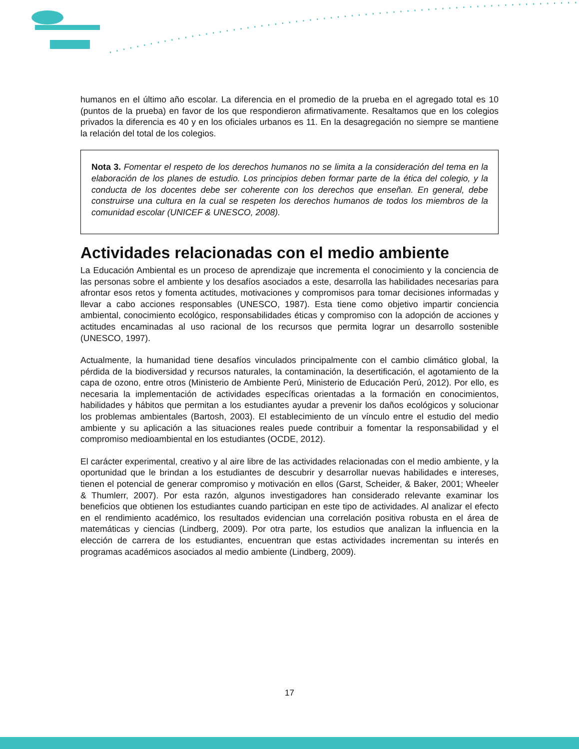humanos en el último año escolar. La diferencia en el promedio de la prueba en el agregado total es 10 (puntos de la prueba) en favor de los que respondieron afirmativamente. Resaltamos que en los colegios privados la diferencia es 40 y en los oficiales urbanos es 11. En la desagregación no siempre se mantiene la relación del total de los colegios.
Nota 3. Fomentar el respeto de los derechos humanos no se limita a la consideración del tema en la elaboración de los planes de estudio. Los principios deben formar parte de la ética del colegio, y la conducta de los docentes debe ser coherente con los derechos que enseñan. En general, debe construirse una cultura en la cual se respeten los derechos humanos de todos los miembros de la comunidad escolar (UNICEF & UNESCO, 2008).
Actividades relacionadas con el medio ambiente
La Educación Ambiental es un proceso de aprendizaje que incrementa el conocimiento y la conciencia de las personas sobre el ambiente y los desafíos asociados a este, desarrolla las habilidades necesarias para afrontar esos retos y fomenta actitudes, motivaciones y compromisos para tomar decisiones informadas y llevar a cabo acciones responsables (UNESCO, 1987). Esta tiene como objetivo impartir conciencia ambiental, conocimiento ecológico, responsabilidades éticas y compromiso con la adopción de acciones y actitudes encaminadas al uso racional de los recursos que permita lograr un desarrollo sostenible (UNESCO, 1997).
Actualmente, la humanidad tiene desafíos vinculados principalmente con el cambio climático global, la pérdida de la biodiversidad y recursos naturales, la contaminación, la desertificación, el agotamiento de la capa de ozono, entre otros (Ministerio de Ambiente Perú, Ministerio de Educación Perú, 2012). Por ello, es necesaria la implementación de actividades específicas orientadas a la formación en conocimientos, habilidades y hábitos que permitan a los estudiantes ayudar a prevenir los daños ecológicos y solucionar los problemas ambientales (Bartosh, 2003). El establecimiento de un vínculo entre el estudio del medio ambiente y su aplicación a las situaciones reales puede contribuir a fomentar la responsabilidad y el compromiso medioambiental en los estudiantes (OCDE, 2012).
El carácter experimental, creativo y al aire libre de las actividades relacionadas con el medio ambiente, y la oportunidad que le brindan a los estudiantes de descubrir y desarrollar nuevas habilidades e intereses, tienen el potencial de generar compromiso y motivación en ellos (Garst, Scheider, & Baker, 2001; Wheeler & Thumlerr, 2007). Por esta razón, algunos investigadores han considerado relevante examinar los beneficios que obtienen los estudiantes cuando participan en este tipo de actividades. Al analizar el efecto en el rendimiento académico, los resultados evidencian una correlación positiva robusta en el área de matemáticas y ciencias (Lindberg, 2009). Por otra parte, los estudios que analizan la influencia en la elección de carrera de los estudiantes, encuentran que estas actividades incrementan su interés en programas académicos asociados al medio ambiente (Lindberg, 2009).
17